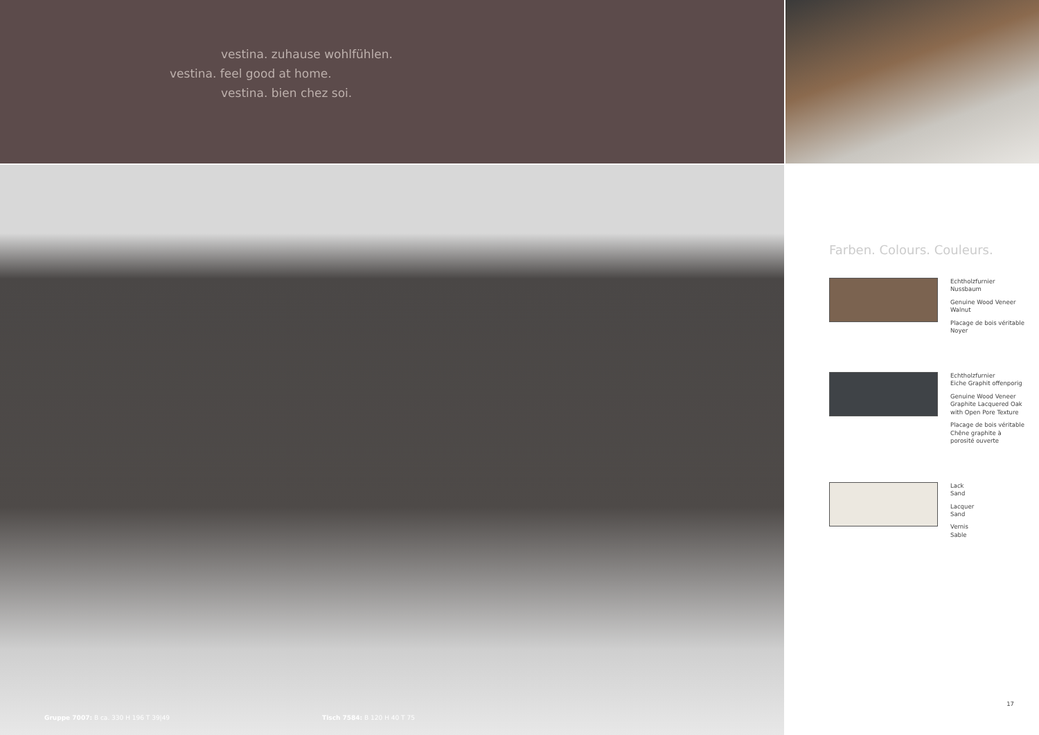vestina. zuhause wohlfühlen.
vestina. feel good at home.
vestina. bien chez soi.
Gruppe 7007: B ca. 330 H 196 T 39|49 Tisch 7584: B 120 H 40 T 75
Farben. Colours. Couleurs.
Echtholzfurnier
Nussbaum
Genuine Wood Veneer
Walnut
Placage de bois véritable
Noyer
Echtholzfurnier
Eiche Graphit offenporig
Genuine Wood Veneer
Graphite Lacquered Oak
with Open Pore Texture
Placage de bois véritable
Chêne graphite à
porosité ouverte
Lack
Sand
Lacquer
Sand
Vernis
Sable
17